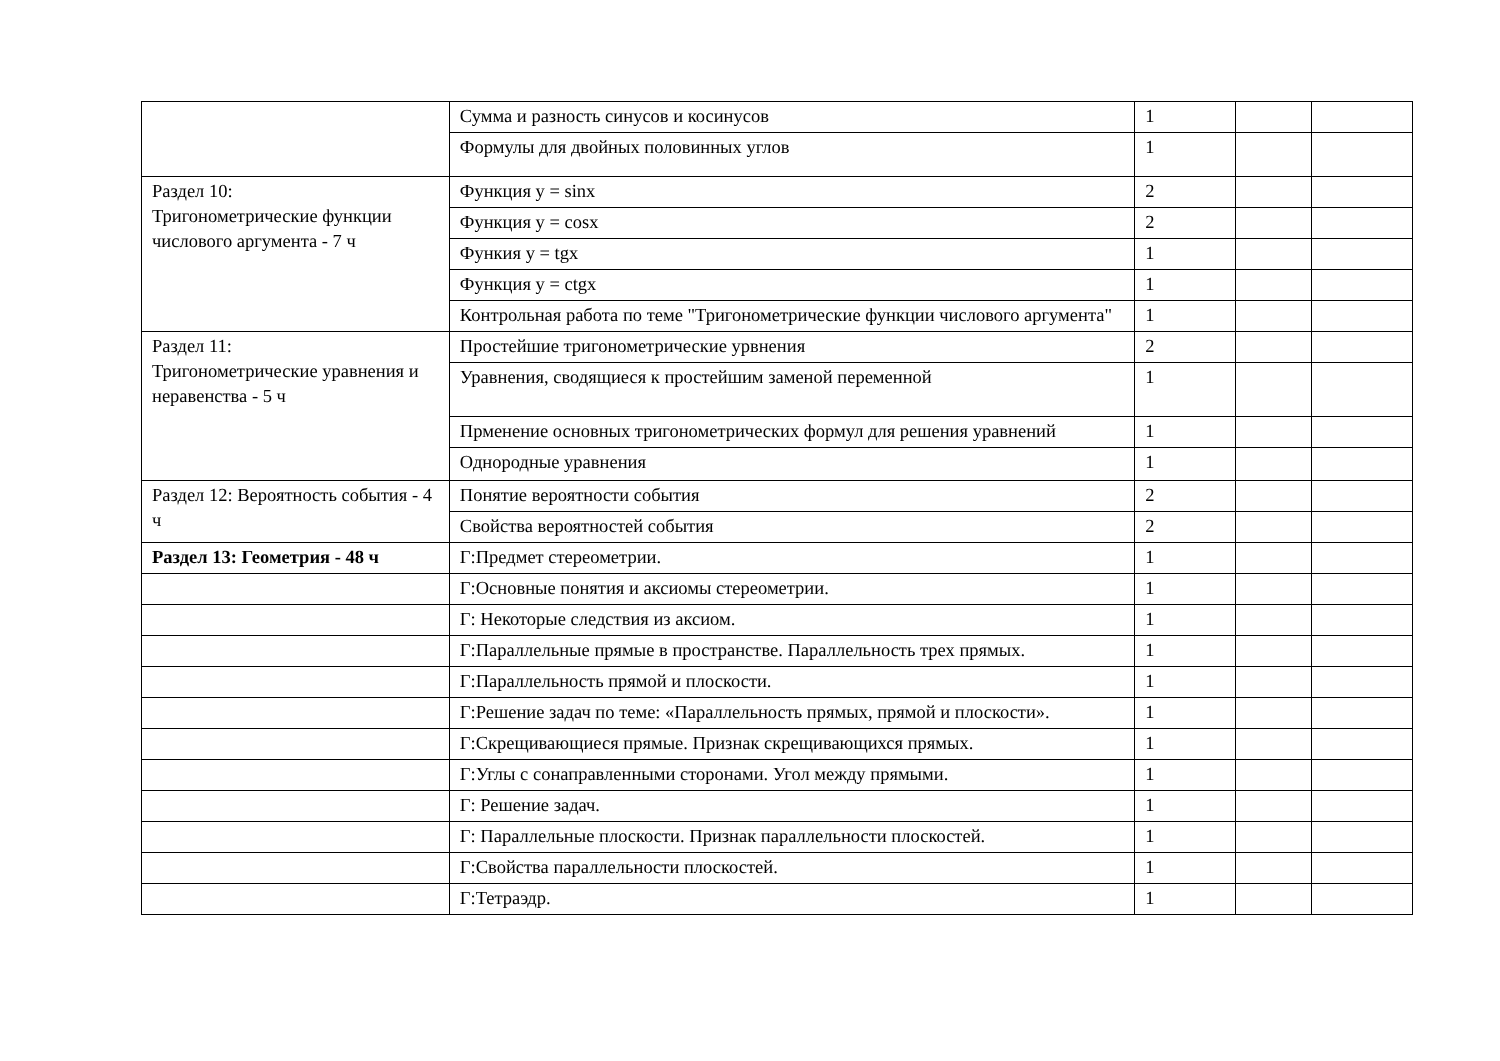| | Сумма и разность синусов и косинусов | 1 | | |
| | Формулы для двойных половинных углов | 1 | | |
| Раздел 10: Тригонометрические функции числового аргумента - 7 ч | Функция y = sinx | 2 | | |
| | Функция y = cosx | 2 | | |
| | Функия y = tgx | 1 | | |
| | Функция y = ctgx | 1 | | |
| | Контрольная работа по теме "Тригонометрические функции числового аргумента" | 1 | | |
| Раздел 11: Тригонометрические уравнения и неравенства - 5 ч | Простейшие тригонометрические урвнения | 2 | | |
| | Уравнения, сводящиеся к простейшим заменой переменной | 1 | | |
| | Прменение основных тригонометрических формул для решения уравнений | 1 | | |
| | Однородные уравнения | 1 | | |
| Раздел 12: Вероятность события - 4 ч | Понятие вероятности события | 2 | | |
| | Свойства вероятностей события | 2 | | |
| Раздел 13: Геометрия - 48 ч | Г:Предмет стереометрии. | 1 | | |
| | Г:Основные понятия и аксиомы стереометрии. | 1 | | |
| | Г: Некоторые следствия из аксиом. | 1 | | |
| | Г:Параллельные прямые в пространстве. Параллельность трех прямых. | 1 | | |
| | Г:Параллельность прямой и плоскости. | 1 | | |
| | Г:Решение задач по теме: «Параллельность прямых, прямой и плоскости». | 1 | | |
| | Г:Скрещивающиеся прямые. Признак скрещивающихся прямых. | 1 | | |
| | Г:Углы с сонаправленными сторонами. Угол между прямыми. | 1 | | |
| | Г: Решение задач. | 1 | | |
| | Г: Параллельные плоскости. Признак параллельности плоскостей. | 1 | | |
| | Г:Свойства параллельности плоскостей. | 1 | | |
| | Г:Тетраэдр. | 1 | | |